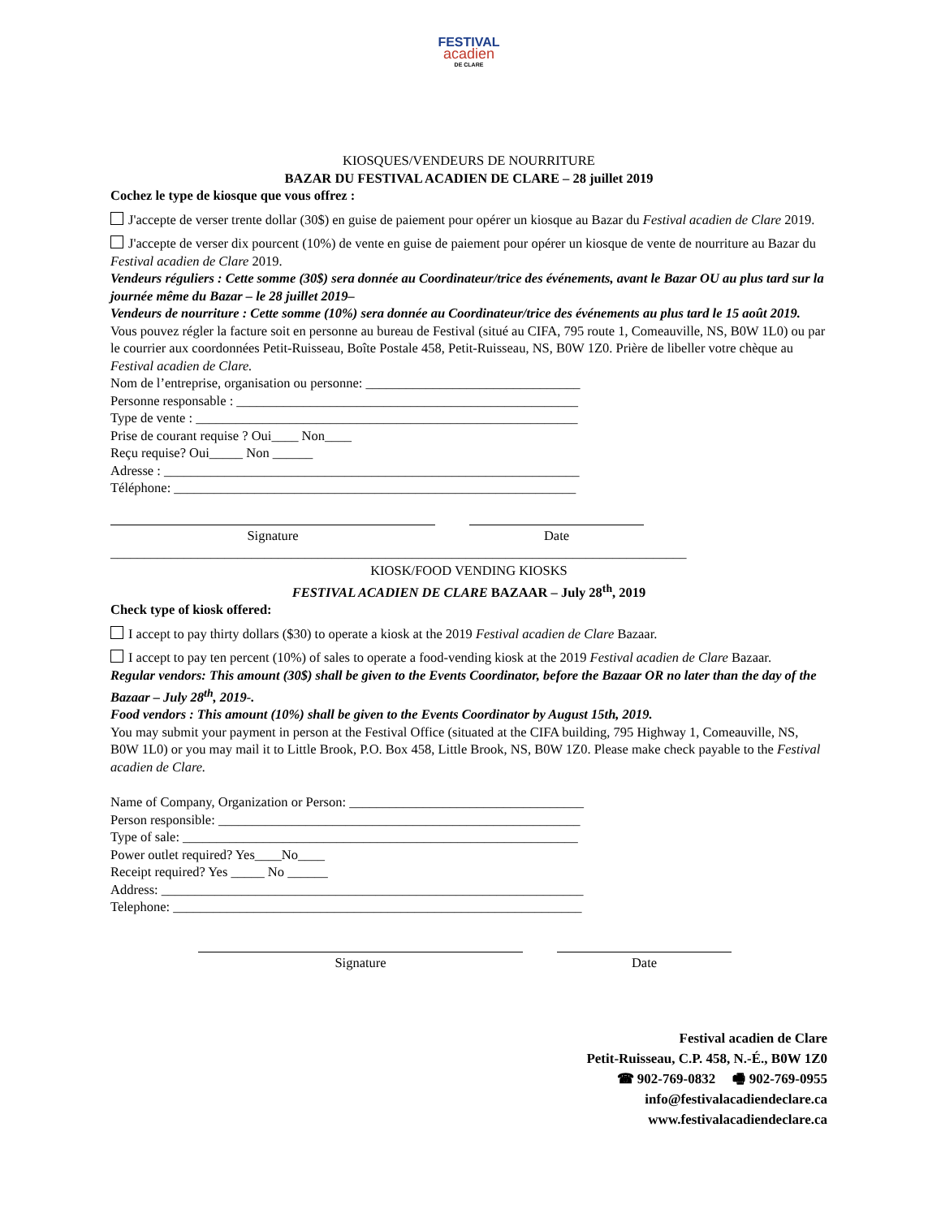FESTIVAL
acadien
DE CLARE
KIOSQUES/VENDEURS DE NOURRITURE
BAZAR DU FESTIVAL ACADIEN DE CLARE – 28 juillet 2019
Cochez le type de kiosque que vous offrez :
J'accepte de verser trente dollar (30$) en guise de paiement pour opérer un kiosque au Bazar du Festival acadien de Clare 2019.
J'accepte de verser dix pourcent (10%) de vente en guise de paiement pour opérer un kiosque de vente de nourriture au Bazar du Festival acadien de Clare 2019.
Vendeurs réguliers : Cette somme (30$) sera donnée au Coordinateur/trice des événements, avant le Bazar OU au plus tard sur la journée même du Bazar – le 28 juillet 2019–
Vendeurs de nourriture : Cette somme (10%) sera donnée au Coordinateur/trice des événements au plus tard le 15 août 2019.
Vous pouvez régler la facture soit en personne au bureau de Festival (situé au CIFA, 795 route 1, Comeauville, NS, B0W 1L0) ou par le courrier aux coordonnées Petit-Ruisseau, Boîte Postale 458, Petit-Ruisseau, NS, B0W 1Z0. Prière de libeller votre chèque au Festival acadien de Clare.
Nom de l’entreprise, organisation ou personne: ________________________________
Personne responsable : ___________________________________________________
Type de vente : _________________________________________________________
Prise de courant requise ? Oui____ Non____
Reçu requise? Oui_____ Non ______
Adresse : ______________________________________________________________
Téléphone: ____________________________________________________________
Signature Date
______________________________________________________________________________________
KIOSK/FOOD VENDING KIOSKS
FESTIVAL ACADIEN DE CLARE BAZAAR – July 28<sup>th</sup>, 2019
Check type of kiosk offered:
I accept to pay thirty dollars ($30) to operate a kiosk at the 2019 Festival acadien de Clare Bazaar.
I accept to pay ten percent (10%) of sales to operate a food-vending kiosk at the 2019 Festival acadien de Clare Bazaar.
Regular vendors: This amount (30$) shall be given to the Events Coordinator, before the Bazaar OR no later than the day of the Bazaar – July 28<sup>th</sup>, 2019-.
Food vendors : This amount (10%) shall be given to the Events Coordinator by August 15th, 2019.
You may submit your payment in person at the Festival Office (situated at the CIFA building, 795 Highway 1, Comeauville, NS, B0W 1L0) or you may mail it to Little Brook, P.O. Box 458, Little Brook, NS, B0W 1Z0. Please make check payable to the Festival acadien de Clare.
Name of Company, Organization or Person: ___________________________________
Person responsible: ______________________________________________________
Type of sale: ___________________________________________________________
Power outlet required? Yes____No____
Receipt required? Yes _____ No ______
Address: _______________________________________________________________
Telephone: _____________________________________________________________
Signature Date
Festival acadien de Clare
Petit-Ruisseau, C.P. 458, N.-É., B0W 1Z0
☎ 902-769-0832 🖷 902-769-0955
info@festivalacadiendeclare.ca
www.festivalacadiendeclare.ca